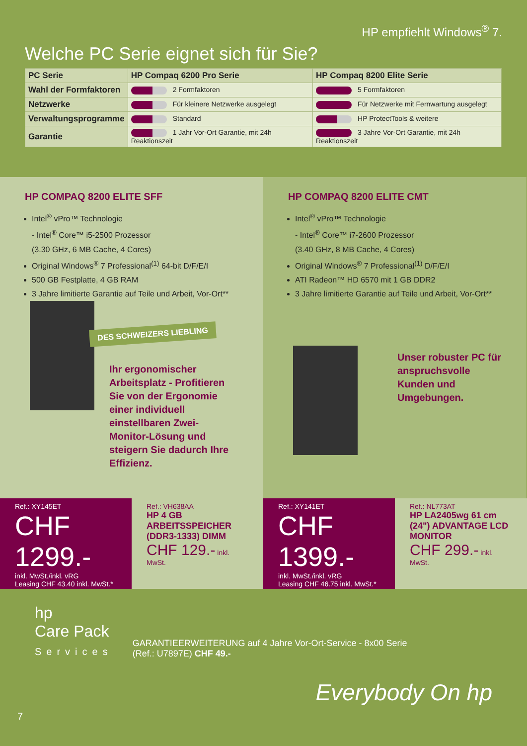HP empfiehlt Windows<sup>®</sup> 7.
Welche PC Serie eignet sich für Sie?
| PC Serie | HP Compaq 6200 Pro Serie | HP Compaq 8200 Elite Serie |
| --- | --- | --- |
| Wahl der Formfaktoren | 2 Formfaktoren | 5 Formfaktoren |
| Netzwerke | Für kleinere Netzwerke ausgelegt | Für Netzwerke mit Fernwartung ausgelegt |
| Verwaltungsprogramme | Standard | HP ProtectTools & weitere |
| Garantie | 1 Jahr Vor-Ort Garantie, mit 24h Reaktionszeit | 3 Jahre Vor-Ort Garantie, mit 24h Reaktionszeit |
HP COMPAQ 8200 ELITE SFF
Intel<sup>®</sup> vPro™ Technologie
- Intel<sup>®</sup> Core™ i5-2500 Prozessor
(3.30 GHz, 6 MB Cache, 4 Cores)
Original Windows<sup>®</sup> 7 Professional<sup>(1)</sup> 64-bit D/F/E/I
500 GB Festplatte, 4 GB RAM
3 Jahre limitierte Garantie auf Teile und Arbeit, Vor-Ort**
DES SCHWEIZERS LIEBLING
Ihr ergonomischer Arbeitsplatz - Profitieren Sie von der Ergonomie einer individuell einstellbaren Zwei-Monitor-Lösung und steigern Sie dadurch Ihre Effizienz.
HP COMPAQ 8200 ELITE CMT
Intel<sup>®</sup> vPro™ Technologie
- Intel<sup>®</sup> Core™ i7-2600 Prozessor
(3.40 GHz, 8 MB Cache, 4 Cores)
Original Windows<sup>®</sup> 7 Professional<sup>(1)</sup> D/F/E/I
ATI Radeon™ HD 6570 mit 1 GB DDR2
3 Jahre limitierte Garantie auf Teile und Arbeit, Vor-Ort**
Unser robuster PC für anspruchsvolle Kunden und Umgebungen.
Ref.: XY145ET
CHF 1299.-
inkl. MwSt./inkl. vRG
Leasing CHF 43.40 inkl. MwSt.*
Ref.: VH638AA
HP 4 GB ARBEITSSPEICHER (DDR3-1333) DIMM
CHF 129.- inkl. MwSt.
Ref.: XY141ET
CHF 1399.-
inkl. MwSt./inkl. vRG
Leasing CHF 46.75 inkl. MwSt.*
Ref.: NL773AT
HP LA2405wg 61 cm (24") ADVANTAGE LCD MONITOR
CHF 299.- inkl. MwSt.
hp
Care Pack
Services
GARANTIEERWEITERUNG auf 4 Jahre Vor-Ort-Service - 8x00 Serie
(Ref.: U7897E) CHF 49.-
Everybody On hp
7